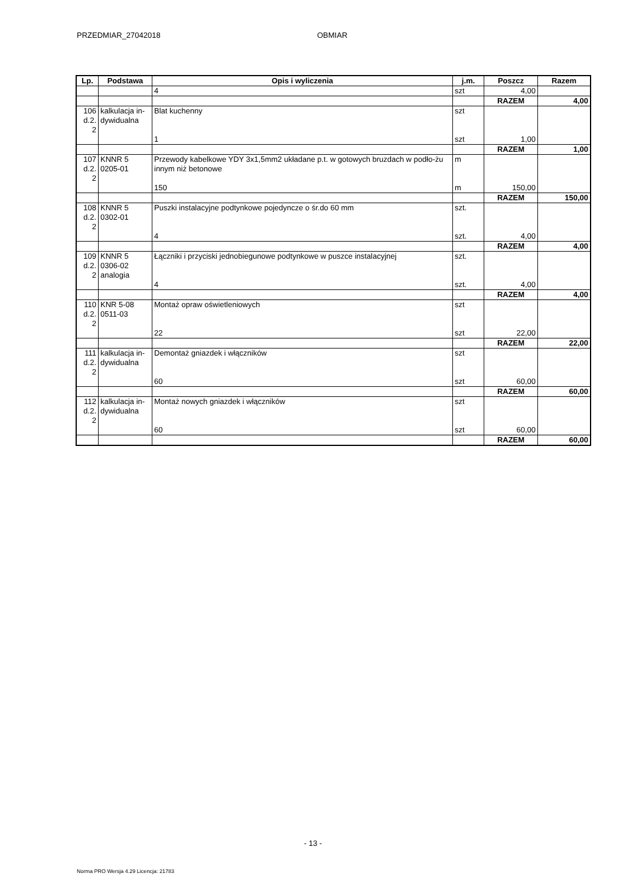PRZEDMIAR_27042018 OBMIAR
| Lp. | Podstawa | Opis i wyliczenia | j.m. | Poszcz | Razem |
| --- | --- | --- | --- | --- | --- |
| | | 4 | szt | 4,00 | |
| | | | | RAZEM | 4,00 |
| 106 d.2. 2 | kalkulacja in-dywidualna | Blat kuchenny 1 | szt szt | 1,00 | |
| | | | | RAZEM | 1,00 |
| 107 d.2. 2 | KNNR 5 0205-01 | Przewody kabelkowe YDY 3x1,5mm2 układane p.t. w gotowych bruzdach w podło-żu innym niż betonowe 150 | m m | 150,00 | |
| | | | | RAZEM | 150,00 |
| 108 d.2. 2 | KNNR 5 0302-01 | Puszki instalacyjne podtynkowe pojedyncze o śr.do 60 mm 4 | szt. szt. | 4,00 | |
| | | | | RAZEM | 4,00 |
| 109 d.2. 2 | KNNR 5 0306-02 analogia | Łączniki i przyciski jednobiegunowe podtynkowe w puszce instalacyjnej 4 | szt. szt. | 4,00 | |
| | | | | RAZEM | 4,00 |
| 110 d.2. 2 | KNR 5-08 0511-03 | Montaż opraw oświetleniowych 22 | szt szt | 22,00 | |
| | | | | RAZEM | 22,00 |
| 111 d.2. 2 | kalkulacja in-dywidualna | Demontaż gniazdek i włączników 60 | szt szt | 60,00 | |
| | | | | RAZEM | 60,00 |
| 112 d.2. 2 | kalkulacja in-dywidualna | Montaż nowych gniazdek i włączników 60 | szt szt | 60,00 | |
| | | | | RAZEM | 60,00 |
- 13 -
Norma PRO Wersja 4.29 Licencja: 21783